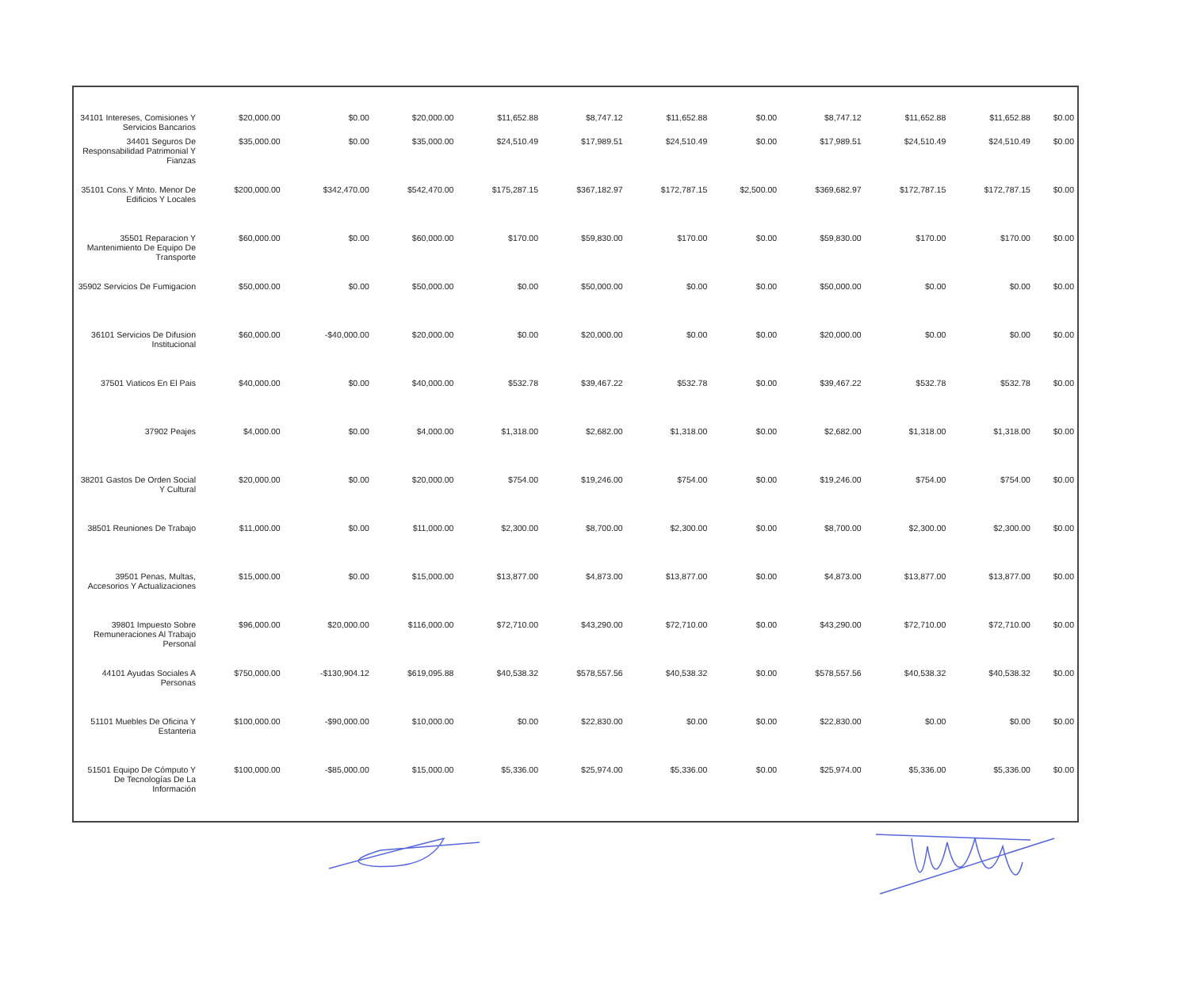| 34101 Intereses, Comisiones Y Servicios Bancarios | $20,000.00 | $0.00 | $20,000.00 | $11,652.88 | $8,747.12 | $11,652.88 | $0.00 | $8,747.12 | $11,652.88 | $11,652.88 | $0.00 |
| 34401 Seguros De Responsabilidad Patrimonial Y Fianzas | $35,000.00 | $0.00 | $35,000.00 | $24,510.49 | $17,989.51 | $24,510.49 | $0.00 | $17,989.51 | $24,510.49 | $24,510.49 | $0.00 |
| 35101 Cons.Y Mnto. Menor De Edificios Y Locales | $200,000.00 | $342,470.00 | $542,470.00 | $175,287.15 | $367,182.97 | $172,787.15 | $2,500.00 | $369,682.97 | $172,787.15 | $172,787.15 | $0.00 |
| 35501 Reparacion Y Mantenimiento De Equipo De Transporte | $60,000.00 | $0.00 | $60,000.00 | $170.00 | $59,830.00 | $170.00 | $0.00 | $59,830.00 | $170.00 | $170.00 | $0.00 |
| 35902 Servicios De Fumigacion | $50,000.00 | $0.00 | $50,000.00 | $0.00 | $50,000.00 | $0.00 | $0.00 | $50,000.00 | $0.00 | $0.00 | $0.00 |
| 36101 Servicios De Difusion Institucional | $60,000.00 | -$40,000.00 | $20,000.00 | $0.00 | $20,000.00 | $0.00 | $0.00 | $20,000.00 | $0.00 | $0.00 | $0.00 |
| 37501 Viaticos En El Pais | $40,000.00 | $0.00 | $40,000.00 | $532.78 | $39,467.22 | $532.78 | $0.00 | $39,467.22 | $532.78 | $532.78 | $0.00 |
| 37902 Peajes | $4,000.00 | $0.00 | $4,000.00 | $1,318.00 | $2,682.00 | $1,318.00 | $0.00 | $2,682.00 | $1,318.00 | $1,318.00 | $0.00 |
| 38201 Gastos De Orden Social Y Cultural | $20,000.00 | $0.00 | $20,000.00 | $754.00 | $19,246.00 | $754.00 | $0.00 | $19,246.00 | $754.00 | $754.00 | $0.00 |
| 38501 Reuniones De Trabajo | $11,000.00 | $0.00 | $11,000.00 | $2,300.00 | $8,700.00 | $2,300.00 | $0.00 | $8,700.00 | $2,300.00 | $2,300.00 | $0.00 |
| 39501 Penas, Multas, Accesorios Y Actualizaciones | $15,000.00 | $0.00 | $15,000.00 | $13,877.00 | $4,873.00 | $13,877.00 | $0.00 | $4,873.00 | $13,877.00 | $13,877.00 | $0.00 |
| 39801 Impuesto Sobre Remuneraciones Al Trabajo Personal | $96,000.00 | $20,000.00 | $116,000.00 | $72,710.00 | $43,290.00 | $72,710.00 | $0.00 | $43,290.00 | $72,710.00 | $72,710.00 | $0.00 |
| 44101 Ayudas Sociales A Personas | $750,000.00 | -$130,904.12 | $619,095.88 | $40,538.32 | $578,557.56 | $40,538.32 | $0.00 | $578,557.56 | $40,538.32 | $40,538.32 | $0.00 |
| 51101 Muebles De Oficina Y Estanteria | $100,000.00 | -$90,000.00 | $10,000.00 | $0.00 | $22,830.00 | $0.00 | $0.00 | $22,830.00 | $0.00 | $0.00 | $0.00 |
| 51501 Equipo De Cómputo Y De Tecnologías De La Información | $100,000.00 | -$85,000.00 | $15,000.00 | $5,336.00 | $25,974.00 | $5,336.00 | $0.00 | $25,974.00 | $5,336.00 | $5,336.00 | $0.00 |